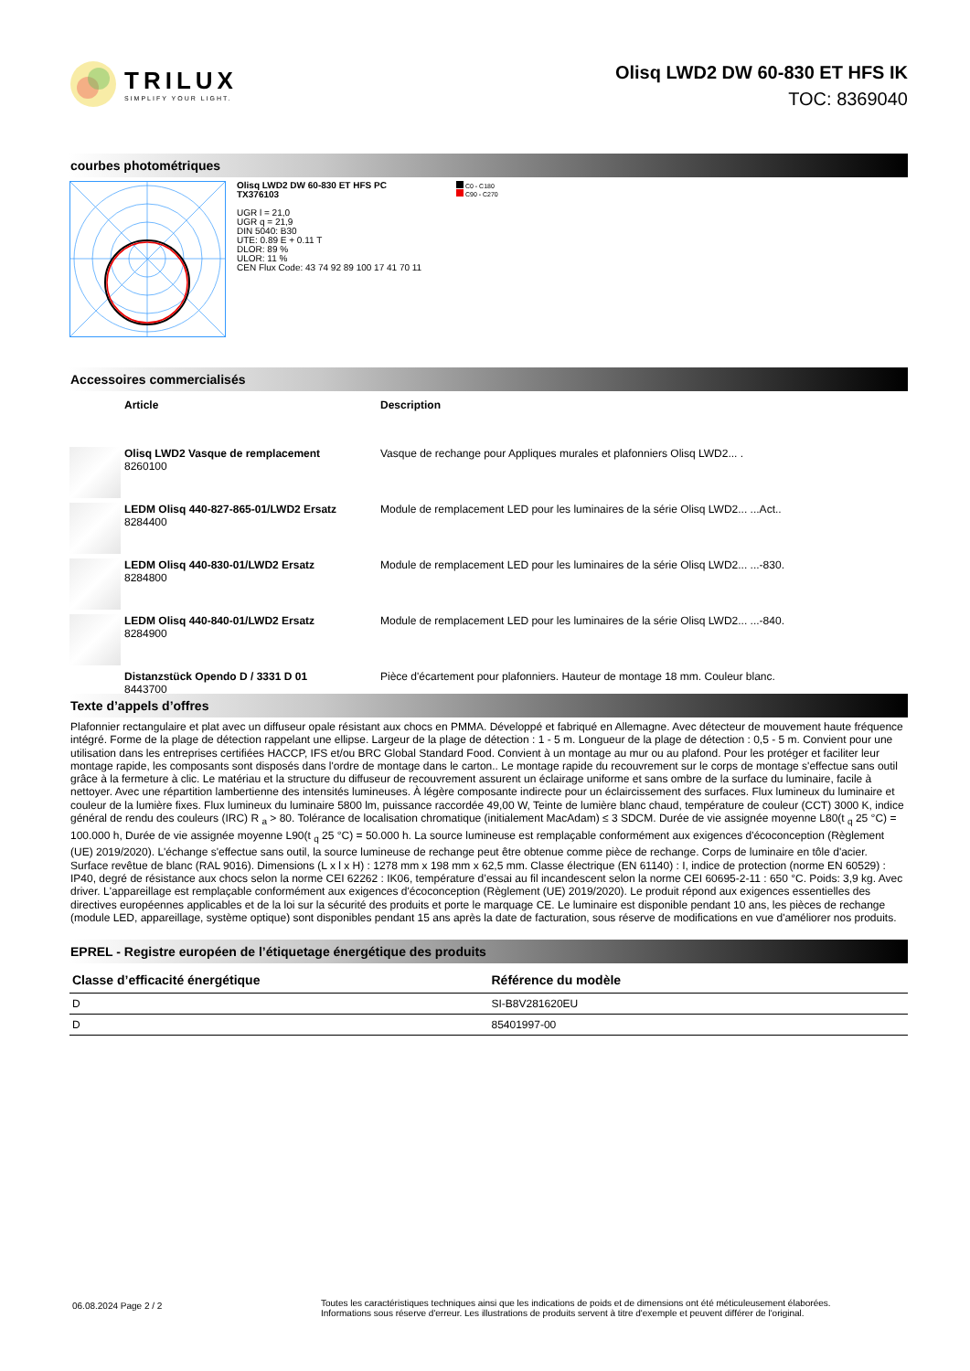TRILUX
SIMPLIFY YOUR LIGHT.
Olisq LWD2 DW 60-830 ET HFS IK
TOC: 8369040
courbes photométriques
Olisq LWD2 DW 60-830 ET HFS PC
TX376103
UGR l = 21,0
UGR q = 21,9
DIN 5040: B30
UTE: 0.89 E + 0.11 T
DLOR: 89 %
ULOR: 11 %
CEN Flux Code: 43 74 92 89 100 17 41 70 11
C0 - C180
C90 - C270
Accessoires commercialisés
| | Article | Description |
| | Olisq LWD2 Vasque de remplacement 8260100 | Vasque de rechange pour Appliques murales et plafonniers Olisq LWD2... . |
| | LEDM Olisq 440-827-865-01/LWD2 Ersatz 8284400 | Module de remplacement LED pour les luminaires de la série Olisq LWD2... ...Act.. |
| | LEDM Olisq 440-830-01/LWD2 Ersatz 8284800 | Module de remplacement LED pour les luminaires de la série Olisq LWD2... ...-830. |
| | LEDM Olisq 440-840-01/LWD2 Ersatz 8284900 | Module de remplacement LED pour les luminaires de la série Olisq LWD2... ...-840. |
| | Distanzstück Opendo D / 3331 D 01 8443700 | Pièce d'écartement pour plafonniers. Hauteur de montage 18 mm. Couleur blanc. |
Texte d’appels d’offres
Plafonnier rectangulaire et plat avec un diffuseur opale résistant aux chocs en PMMA. Développé et fabriqué en Allemagne. Avec détecteur de mouvement haute fréquence intégré. Forme de la plage de détection rappelant une ellipse. Largeur de la plage de détection : 1 - 5 m. Longueur de la plage de détection : 0,5 - 5 m. Convient pour une utilisation dans les entreprises certifiées HACCP, IFS et/ou BRC Global Standard Food. Convient à un montage au mur ou au plafond. Pour les protéger et faciliter leur montage rapide, les composants sont disposés dans l'ordre de montage dans le carton.. Le montage rapide du recouvrement sur le corps de montage s'effectue sans outil grâce à la fermeture à clic. Le matériau et la structure du diffuseur de recouvrement assurent un éclairage uniforme et sans ombre de la surface du luminaire, facile à nettoyer. Avec une répartition lambertienne des intensités lumineuses. À légère composante indirecte pour un éclaircissement des surfaces. Flux lumineux du luminaire et couleur de la lumière fixes. Flux lumineux du luminaire 5800 lm, puissance raccordée 49,00 W, Teinte de lumière blanc chaud, température de couleur (CCT) 3000 K, indice général de rendu des couleurs (IRC) R <sub>a</sub> > 80. Tolérance de localisation chromatique (initialement MacAdam) ≤ 3 SDCM. Durée de vie assignée moyenne L80(t <sub>q</sub> 25 °C) = 100.000 h, Durée de vie assignée moyenne L90(t <sub>q</sub> 25 °C) = 50.000 h. La source lumineuse est remplaçable conformément aux exigences d'écoconception (Règlement (UE) 2019/2020). L'échange s'effectue sans outil, la source lumineuse de rechange peut être obtenue comme pièce de rechange. Corps de luminaire en tôle d'acier. Surface revêtue de blanc (RAL 9016). Dimensions (L x l x H) : 1278 mm x 198 mm x 62,5 mm. Classe électrique (EN 61140) : I, indice de protection (norme EN 60529) : IP40, degré de résistance aux chocs selon la norme CEI 62262 : IK06, température d’essai au fil incandescent selon la norme CEI 60695-2-11 : 650 °C. Poids: 3,9 kg. Avec driver. L'appareillage est remplaçable conformément aux exigences d'écoconception (Règlement (UE) 2019/2020). Le produit répond aux exigences essentielles des directives européennes applicables et de la loi sur la sécurité des produits et porte le marquage CE. Le luminaire est disponible pendant 10 ans, les pièces de rechange (module LED, appareillage, système optique) sont disponibles pendant 15 ans après la date de facturation, sous réserve de modifications en vue d'améliorer nos produits.
EPREL - Registre européen de l’étiquetage énergétique des produits
| Classe d’efficacité énergétique | Référence du modèle |
| --- | --- |
| D | SI-B8V281620EU |
| D | 85401997-00 |
06.08.2024 Page 2 / 2
Toutes les caractéristiques techniques ainsi que les indications de poids et de dimensions ont été méticuleusement élaborées.
Informations sous réserve d'erreur. Les illustrations de produits servent à titre d'exemple et peuvent différer de l'original.